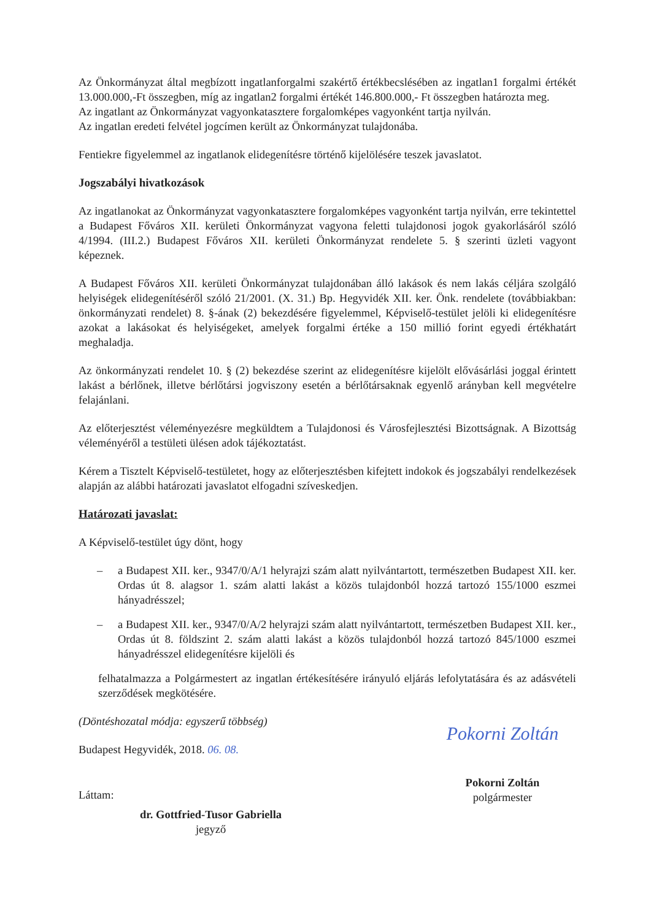Az Önkormányzat által megbízott ingatlanforgalmi szakértő értékbecslésében az ingatlan1 forgalmi értékét 13.000.000,-Ft összegben, míg az ingatlan2 forgalmi értékét 146.800.000,- Ft összegben határozta meg.
Az ingatlant az Önkormányzat vagyonkatasztere forgalomképes vagyonként tartja nyilván.
Az ingatlan eredeti felvétel jogcímen került az Önkormányzat tulajdonába.
Fentiekre figyelemmel az ingatlanok elidegenítésre történő kijelölésére teszek javaslatot.
Jogszabályi hivatkozások
Az ingatlanokat az Önkormányzat vagyonkatasztere forgalomképes vagyonként tartja nyilván, erre tekintettel a Budapest Főváros XII. kerületi Önkormányzat vagyona feletti tulajdonosi jogok gyakorlásáról szóló 4/1994. (III.2.) Budapest Főváros XII. kerületi Önkormányzat rendelete 5. § szerinti üzleti vagyont képeznek.
A Budapest Főváros XII. kerületi Önkormányzat tulajdonában álló lakások és nem lakás céljára szolgáló helyiségek elidegenítéséről szóló 21/2001. (X. 31.) Bp. Hegyvidék XII. ker. Önk. rendelete (továbbiakban: önkormányzati rendelet) 8. §-ának (2) bekezdésére figyelemmel, Képviselő-testület jelöli ki elidegenítésre azokat a lakásokat és helyiségeket, amelyek forgalmi értéke a 150 millió forint egyedi értékhatárt meghaladja.
Az önkormányzati rendelet 10. § (2) bekezdése szerint az elidegenítésre kijelölt elővásárlási joggal érintett lakást a bérlőnek, illetve bérlőtársi jogviszony esetén a bérlőtársaknak egyenlő arányban kell megvételre felajánlani.
Az előterjesztést véleményezésre megküldtem a Tulajdonosi és Városfejlesztési Bizottságnak. A Bizottság véleményéről a testületi ülésen adok tájékoztatást.
Kérem a Tisztelt Képviselő-testületet, hogy az előterjesztésben kifejtett indokok és jogszabályi rendelkezések alapján az alábbi határozati javaslatot elfogadni szíveskedjen.
Határozati javaslat:
A Képviselő-testület úgy dönt, hogy
– a Budapest XII. ker., 9347/0/A/1 helyrajzi szám alatt nyilvántartott, természetben Budapest XII. ker. Ordas út 8. alagsor 1. szám alatti lakást a közös tulajdonból hozzá tartozó 155/1000 eszmei hányadrésszel;
– a Budapest XII. ker., 9347/0/A/2 helyrajzi szám alatt nyilvántartott, természetben Budapest XII. ker., Ordas út 8. földszint 2. szám alatti lakást a közös tulajdonból hozzá tartozó 845/1000 eszmei hányadrésszel elidegenítésre kijelöli és
felhatalmazza a Polgármestert az ingatlan értékesítésére irányuló eljárás lefolytatására és az adásvételi szerződések megkötésére.
(Döntéshozatal módja: egyszerű többség)
Budapest Hegyvidék, 2018. 06. 08.
Láttam:
dr. Gottfried-Tusor Gabriella
jegyző
Pokorni Zoltán
Pokorni Zoltán
polgármester